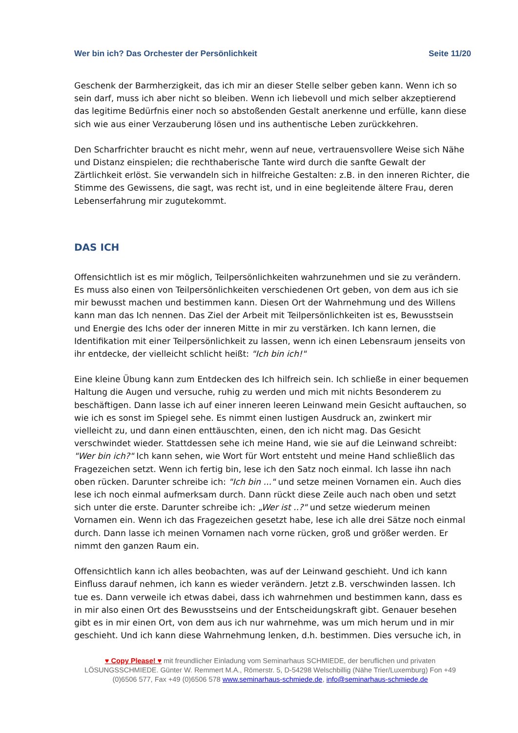Wer bin ich? Das Orchester der Persönlichkeit Seite 11/20
Geschenk der Barmherzigkeit, das ich mir an dieser Stelle selber geben kann. Wenn ich so sein darf, muss ich aber nicht so bleiben. Wenn ich liebevoll und mich selber akzeptierend das legitime Bedürfnis einer noch so abstoßenden Gestalt anerkenne und erfülle, kann diese sich wie aus einer Verzauberung lösen und ins authentische Leben zurückkehren.
Den Scharfrichter braucht es nicht mehr, wenn auf neue, vertrauensvollere Weise sich Nähe und Distanz einspielen; die rechthaberische Tante wird durch die sanfte Gewalt der Zärtlichkeit erlöst. Sie verwandeln sich in hilfreiche Gestalten: z.B. in den inneren Richter, die Stimme des Gewissens, die sagt, was recht ist, und in eine begleitende ältere Frau, deren Lebenserfahrung mir zugutekommt.
DAS ICH
Offensichtlich ist es mir möglich, Teilpersönlichkeiten wahrzunehmen und sie zu verändern. Es muss also einen von Teilpersönlichkeiten verschiedenen Ort geben, von dem aus ich sie mir bewusst machen und bestimmen kann. Diesen Ort der Wahrnehmung und des Willens kann man das Ich nennen. Das Ziel der Arbeit mit Teilpersönlichkeiten ist es, Bewusstsein und Energie des Ichs oder der inneren Mitte in mir zu verstärken. Ich kann lernen, die Identifikation mit einer Teilpersönlichkeit zu lassen, wenn ich einen Lebensraum jenseits von ihr entdecke, der vielleicht schlicht heißt: "Ich bin ich!"
Eine kleine Übung kann zum Entdecken des Ich hilfreich sein. Ich schließe in einer bequemen Haltung die Augen und versuche, ruhig zu werden und mich mit nichts Besonderem zu beschäftigen. Dann lasse ich auf einer inneren leeren Leinwand mein Gesicht auftauchen, so wie ich es sonst im Spiegel sehe. Es nimmt einen lustigen Ausdruck an, zwinkert mir vielleicht zu, und dann einen enttäuschten, einen, den ich nicht mag. Das Gesicht verschwindet wieder. Stattdessen sehe ich meine Hand, wie sie auf die Leinwand schreibt: "Wer bin ich?" Ich kann sehen, wie Wort für Wort entsteht und meine Hand schließlich das Fragezeichen setzt. Wenn ich fertig bin, lese ich den Satz noch einmal. Ich lasse ihn nach oben rücken. Darunter schreibe ich: "Ich bin ..." und setze meinen Vornamen ein. Auch dies lese ich noch einmal aufmerksam durch. Dann rückt diese Zeile auch nach oben und setzt sich unter die erste. Darunter schreibe ich: „Wer ist ..?" und setze wiederum meinen Vornamen ein. Wenn ich das Fragezeichen gesetzt habe, lese ich alle drei Sätze noch einmal durch. Dann lasse ich meinen Vornamen nach vorne rücken, groß und größer werden. Er nimmt den ganzen Raum ein.
Offensichtlich kann ich alles beobachten, was auf der Leinwand geschieht. Und ich kann Einfluss darauf nehmen, ich kann es wieder verändern. Jetzt z.B. verschwinden lassen. Ich tue es. Dann verweile ich etwas dabei, dass ich wahrnehmen und bestimmen kann, dass es in mir also einen Ort des Bewusstseins und der Entscheidungskraft gibt. Genauer besehen gibt es in mir einen Ort, von dem aus ich nur wahrnehme, was um mich herum und in mir geschieht. Und ich kann diese Wahrnehmung lenken, d.h. bestimmen. Dies versuche ich, in
♥ Copy Please! ♥ mit freundlicher Einladung vom Seminarhaus SCHMIEDE, der beruflichen und privaten LÖSUNGSSCHMIEDE. Günter W. Remmert M.A., Römerstr. 5, D-54298 Welschbillig (Nähe Trier/Luxemburg) Fon +49 (0)6506 577, Fax +49 (0)6506 578 www.seminarhaus-schmiede.de, info@seminarhaus-schmiede.de